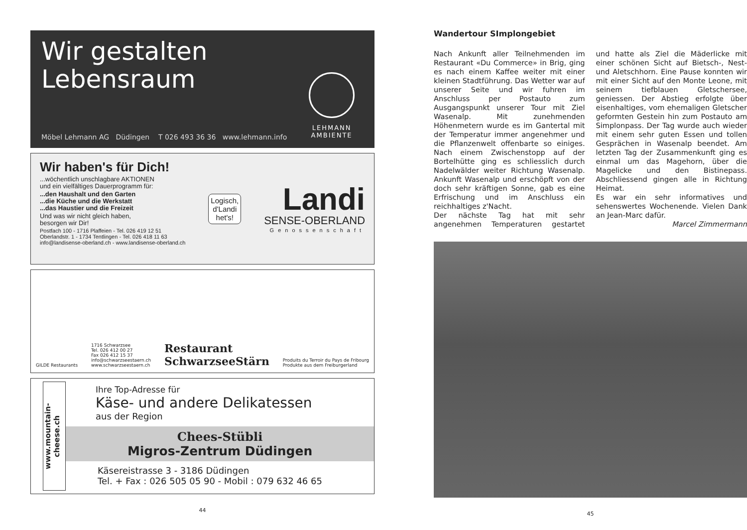Wir gestalten
Lebensraum
LEHMANN
AMBIENTE
Möbel Lehmann AG Düdingen T 026 493 36 36 www.lehmann.info
Wir haben's für Dich!
...wöchentlich unschlagbare AKTIONEN
und ein vielfältiges Dauerprogramm für:
...den Haushalt und den Garten
...die Küche und die Werkstatt
...das Haustier und die Freizeit
Und was wir nicht gleich haben,
besorgen wir Dir!
Postfach 100 - 1716 Plaffeien - Tel. 026 419 12 51
Oberlandstr. 1 - 1734 Tentlingen - Tel. 026 418 11 63
info@landisense-oberland.ch - www.landisense-oberland.ch
Logisch,
d'Landi
het's!
Landi
SENSE-OBERLAND
Genossenschaft
GILDE Restaurants
1716 Schwarzsee
Tel. 026 412 00 27
Fax 026 412 15 37
info@schwarzseestaern.ch
www.schwarzseestaern.ch
Restaurant
SchwarzseeStärn
Produits du Terroir du Pays de Fribourg
Produkte aus dem Freiburgerland
www.mountain-cheese.ch
Ihre Top-Adresse für
Käse- und andere Delikatessen
aus der Region
Chees-Stübli
Migros-Zentrum Düdingen
Käsereistrasse 3 - 3186 Düdingen
Tel. + Fax : 026 505 05 90 - Mobil : 079 632 46 65
44
Wandertour SImplongebiet
Nach Ankunft aller Teilnehmenden im Restaurant «Du Commerce» in Brig, ging es nach einem Kaffee weiter mit einer kleinen Stadtführung. Das Wetter war auf unserer Seite und wir fuhren im Anschluss per Postauto zum Ausgangspunkt unserer Tour mit Ziel Wasenalp. Mit zunehmenden Höhenmetern wurde es im Gantertal mit der Temperatur immer angenehmer und die Pflanzenwelt offenbarte so einiges. Nach einem Zwischenstopp auf der Bortelhütte ging es schliesslich durch Nadelwälder weiter Richtung Wasenalp. Ankunft Wasenalp und erschöpft von der doch sehr kräftigen Sonne, gab es eine Erfrischung und im Anschluss ein reichhaltiges z'Nacht.
Der nächste Tag hat mit sehr angenehmen Temperaturen gestartet und hatte als Ziel die Mäderlicke mit einer schönen Sicht auf Bietsch-, Nest- und Aletschhorn. Eine Pause konnten wir mit einer Sicht auf den Monte Leone, mit seinem tiefblauen Gletschersee, geniessen. Der Abstieg erfolgte über eisenhaltiges, vom ehemaligen Gletscher geformten Gestein hin zum Postauto am Simplonpass. Der Tag wurde auch wieder mit einem sehr guten Essen und tollen Gesprächen in Wasenalp beendet. Am letzten Tag der Zusammenkunft ging es einmal um das Magehorn, über die Magelicke und den Bistinepass. Abschliessend gingen alle in Richtung Heimat.
Es war ein sehr informatives und sehenswertes Wochenende. Vielen Dank an Jean-Marc dafür.
Marcel Zimmermann
45